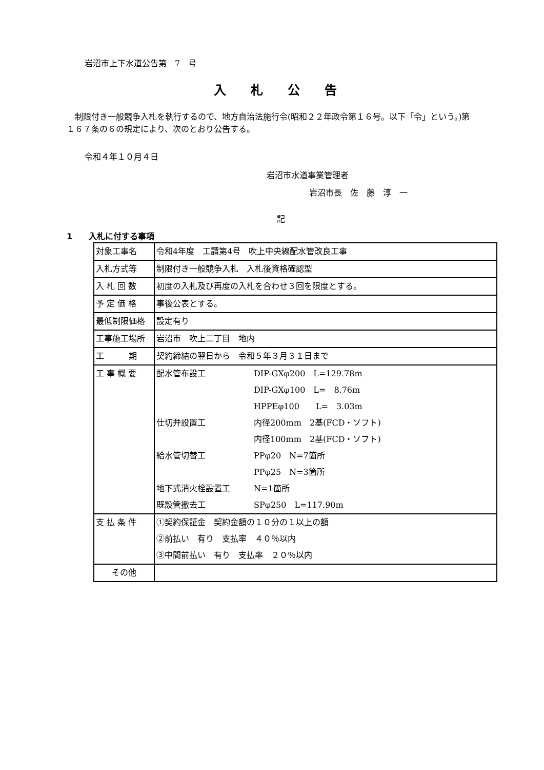岩沼市上下水道公告第　7　号
入札公告
　制限付き一般競争入札を執行するので、地方自治法施行令(昭和２２年政令第１６号。以下「令」という。)第１６７条の６の規定により、次のとおり公告する。
令和４年１０月４日
岩沼市水道事業管理者
岩沼市長　佐　藤　淳　一
記
1　　入札に付する事項
| 対象工事名 | 令和4年度 工請第4号 吹上中央線配水管改良工事 |
| 入札方式等 | 制限付き一般競争入札 入札後資格確認型 |
| 入 札 回 数 | 初度の入札及び再度の入札を合わせ３回を限度とする。 |
| 予 定 価 格 | 事後公表とする。 |
| 最低制限価格 | 設定有り |
| 工事施工場所 | 岩沼市 吹上二丁目 地内 |
| 工 期 | 契約締結の翌日から 令和５年３月３１日まで |
| 工 事 概 要 | / 配水管布設工 / DIP-GXφ200 L=129.78m / / / DIP-GXφ100 L= 8.76m / / / HPPEφ100 L= 3.03m / / 仕切弁設置工 / 内径200mm 2基(FCD・ソフト) / / / 内径100mm 2基(FCD・ソフト) / / 給水管切替工 / PPφ20 N=7箇所 / / / PPφ25 N=3箇所 / / 地下式消火栓設置工 / N=1箇所 / / 既設管撤去工 / SPφ250 L=117.90m / |
| 支 払 条 件 | ①契約保証金 契約金額の１０分の１以上の額 ②前払い 有り 支払率 ４０％以内 ③中間前払い 有り 支払率 ２０％以内 |
| その他 | |